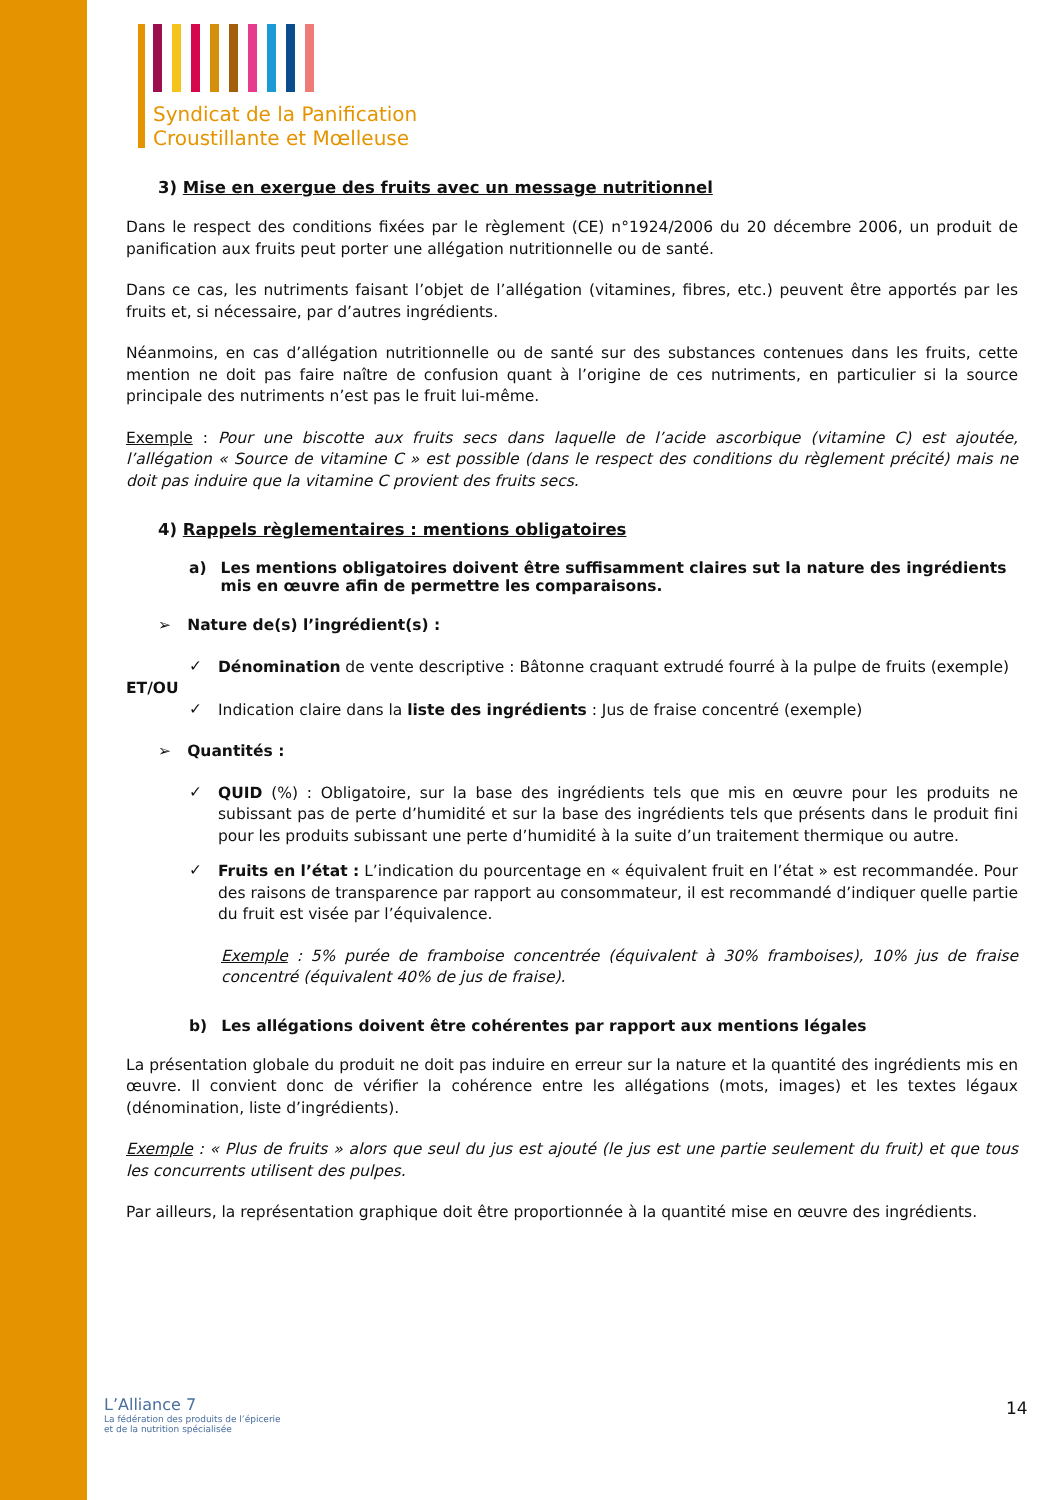Syndicat de la Panification
Croustillante et Mœlleuse
3) Mise en exergue des fruits avec un message nutritionnel
Dans le respect des conditions fixées par le règlement (CE) n°1924/2006 du 20 décembre 2006, un produit de panification aux fruits peut porter une allégation nutritionnelle ou de santé.
Dans ce cas, les nutriments faisant l’objet de l’allégation (vitamines, fibres, etc.) peuvent être apportés par les fruits et, si nécessaire, par d’autres ingrédients.
Néanmoins, en cas d’allégation nutritionnelle ou de santé sur des substances contenues dans les fruits, cette mention ne doit pas faire naître de confusion quant à l’origine de ces nutriments, en particulier si la source principale des nutriments n’est pas le fruit lui-même.
Exemple : Pour une biscotte aux fruits secs dans laquelle de l’acide ascorbique (vitamine C) est ajoutée, l’allégation « Source de vitamine C » est possible (dans le respect des conditions du règlement précité) mais ne doit pas induire que la vitamine C provient des fruits secs.
4) Rappels règlementaires : mentions obligatoires
a) Les mentions obligatoires doivent être suffisamment claires sut la nature des ingrédients mis en œuvre afin de permettre les comparaisons.
➢ Nature de(s) l’ingrédient(s) :
✓
Dénomination de vente descriptive : Bâtonne craquant extrudé fourré à la pulpe de fruits (exemple)
ET/OU
✓
Indication claire dans la liste des ingrédients : Jus de fraise concentré (exemple)
➢ Quantités :
✓
QUID (%) : Obligatoire, sur la base des ingrédients tels que mis en œuvre pour les produits ne subissant pas de perte d’humidité et sur la base des ingrédients tels que présents dans le produit fini pour les produits subissant une perte d’humidité à la suite d’un traitement thermique ou autre.
✓
Fruits en l’état : L’indication du pourcentage en « équivalent fruit en l’état » est recommandée. Pour des raisons de transparence par rapport au consommateur, il est recommandé d’indiquer quelle partie du fruit est visée par l’équivalence.
Exemple : 5% purée de framboise concentrée (équivalent à 30% framboises), 10% jus de fraise concentré (équivalent 40% de jus de fraise).
b) Les allégations doivent être cohérentes par rapport aux mentions légales
La présentation globale du produit ne doit pas induire en erreur sur la nature et la quantité des ingrédients mis en œuvre. Il convient donc de vérifier la cohérence entre les allégations (mots, images) et les textes légaux (dénomination, liste d’ingrédients).
Exemple : « Plus de fruits » alors que seul du jus est ajouté (le jus est une partie seulement du fruit) et que tous les concurrents utilisent des pulpes.
Par ailleurs, la représentation graphique doit être proportionnée à la quantité mise en œuvre des ingrédients.
L’Alliance 7
La fédération des produits de l’épicerie
et de la nutrition spécialisée
14